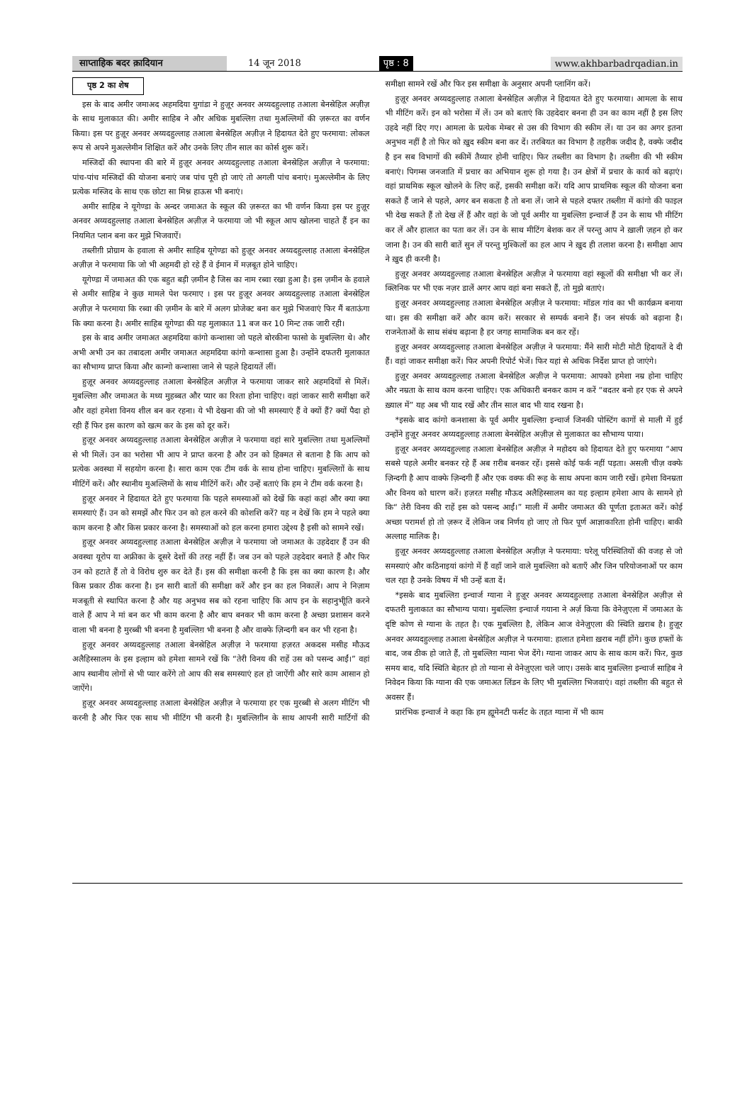साप्ताहिक बदर क़ादियान 14 जून 2018 पृष्ठ : 8 www.akhbarbadrqadian.in
पृष्ठ 2 का शेष
इस के बाद अमीर जमाअद अहमदिया युगांडा ने हुज़ूर अनवर अय्यदहुल्लाह तआला बेनस्रेहिल अज़ीज़ के साथ मुलाकात की। अमीर साहिब ने और अधिक मुबल्लिग़ तथा मुअल्लिमों की ज़रूरत का वर्णन किया। इस पर हुज़ूर अनवर अय्यदहुल्लाह तआला बेनस्रेहिल अज़ीज़ ने हिदायत देते हुए फरमाया: लोकल रूप से अपने मुअल्लेमीन शिक्षित करें और उनके लिए तीन साल का कोर्स शुरू करें।
मस्जिदों की स्थापना की बारे में हुज़ूर अनवर अय्यदहुल्लाह तआला बेनस्रेहिल अज़ीज़ ने फरमाया: पांच-पांच मस्जिदों की योजना बनाएं जब पांच पूरी हो जाएं तो अगली पांच बनाएं। मुअल्लेमीन के लिए प्रत्येक मस्जिद के साथ एक छोटा सा मिश्न हाऊस भी बनाएं।
अमीर साहिब ने यूगेण्डा के अन्दर जमाअत के स्कूल की ज़रूरत का भी वर्णन किया इस पर हुज़ूर अनवर अय्यदहुल्लाह तआला बेनस्रेहिल अज़ीज़ ने फरमाया जो भी स्कूल आप खोलना चाहते हैं इन का नियमित प्लान बना कर मुझे भिजवाऐं।
तब्लीग़ी प्रोग्राम के हवाला से अमीर साहिब यूगेण्डा को हुज़ूर अनवर अय्यदहुल्लाह तआला बेनस्रेहिल अज़ीज़ ने फरमाया कि जो भी अहमदी हो रहे हैं वे ईमान में मज़बूत होने चाहिए।
यूगेण्डा में जमाअत की एक बहुत बड़ी ज़मीन है जिस का नाम रब्वा रखा हुआ है। इस ज़मीन के हवाले से अमीर साहिब ने कुछ मामले पेश फरमाए । इस पर हुज़ूर अनवर अय्यदहुल्लाह तआला बेनस्रेहिल अज़ीज़ ने फरमाया कि रब्वा की ज़मीन के बारे में अलग प्रोजेक्ट बना कर मुझे भिजवाएं फिर मैं बताऊंगा कि क्या करना है। अमीर साहिब यूगेण्डा की यह मुलाकात 11 बज कर 10 मिन्ट तक जारी रही।
इस के बाद अमीर जमाअत अहमदिया कांगो कन्शासा जो पहले बोरकीना फासो के मुबल्लिग़ थे। और अभी अभी उन का तबादला अमीर जमाअत अहमदिया कांगो कन्शासा हुआ है। उन्होंने दफतरी मुलाकात का सौभाग्य प्राप्त किया और कान्गो कन्शासा जाने से पहले हिदायतें लीं।
हुज़ूर अनवर अय्यदहुल्लाह तआला बेनस्रेहिल अज़ीज़ ने फरमाया जाकर सारे अहमदियों से मिलें। मुबल्लिग़ और जमाअत के मध्य मुहब्बत और प्यार का रिश्ता होना चाहिए। वहां जाकर सारी समीक्षा करें और वहां हमेशा विनय शील बन कर रहना। ये भी देखना की जो भी समस्याएं हैं वे क्यों हैं? क्यों पैदा हो रही हैं फिर इस कारण को खत्म कर के इस को दूर करें।
हुज़ूर अनवर अय्यदहुल्लाह तआला बेनस्रेहिल अज़ीज़ ने फरमाया वहां सारे मुबल्लिग़ तथा मुअल्लिमों से भी मिलें। उन का भरोसा भी आप ने प्राप्त करना है और उन को हिक्मत से बताना है कि आप को प्रत्येक अवस्था में सहयोग करना है। सारा काम एक टीम वर्क के साथ होना चाहिए। मुबल्लिग़ों के साथ मीटिंगें करें। और स्थानीय मुअल्लिमों के साथ मीटिंगें करें। और उन्हें बताएं कि हम ने टीम वर्क करना है।
हुज़ूर अनवर ने हिदायत देते हुए फरमाया कि पहले समस्याओं को देखें कि कहां कहां और क्या क्या समस्याएं हैं। उन को समझें और फिर उन को हल करने की कोशशि करें? यह न देखें कि हम ने पहले क्या काम करना है और किस प्रकार करना है। समस्याओं को हल करना हमारा उद्देश्य है इसी को सामने रखें।
हुज़ूर अनवर अय्यदहुल्लाह तआला बेनस्रेहिल अज़ीज़ ने फरमाया जो जमाअत के उहदेदार हैं उन की अवस्था यूरोप या अफ्रीका के दूसरे देशों की तरह नहीं हैं। जब उन को पहले उहदेदार बनाते हैं और फिर उन को हटाते हैं तो वे विरोध शुरु कर देते हैं। इस की समीक्षा करनी है कि इस का क्या कारण है। और किस प्रकार ठीक करना है। इन सारी बातों की समीक्षा करें और इन का हल निकालें। आप ने निज़ाम मजबूती से स्थापित करना है और यह अनुभव सब को रहना चाहिए कि आप इन के सहानुभीूति करने वाले हैं आप ने मां बन कर भी काम करना है और बाप बनकर भी काम करना है अच्छा प्रशासन करने वाला भी बनना है मुरब्बी भी बनना है मुबल्लिग़ भी बनना है और वाक्फे ज़िन्दगी बन कर भी रहना है।
हुज़ूर अनवर अय्यदहुल्लाह तआला बेनस्रेहिल अज़ीज़ ने फरमाया हज़रत अकदस मसीह मौऊद अलैहिस्सालम के इस इल्हाम को हमेशा सामने रखें कि “तेरी विनय की राहें उस को पसन्द आईं।” वहां आप स्थानीय लोगों से भी प्यार करेंगे तो आप की सब समस्याएं हल हो जाऐंगी और सारे काम आसान हो जाऐंगे।
हुज़ूर अनवर अय्यदहुल्लाह तआला बेनस्रेहिल अज़ीज़ ने फरमाया हर एक मुरब्बी से अलग मीटिंग भी करनी है और फिर एक साथ भी मीटिंग भी करनी है। मुबल्लिग़ीन के साथ आपनी सारी मार्टिगों की समीक्षा सामने रखें और फिर इस समीक्षा के अनुसार अपनी प्लानिंग करें।
हुज़ूर अनवर अय्यदहुल्लाह तआला बेनस्रेहिल अज़ीज़ ने हिदायत देते हुए फरमाया। आमला के साथ भी मीटिंग करें। इन को भरोसा में लें। उन को बताएं कि उहदेदार बनना ही उन का काम नहीं है इस लिए उहदे नहीं दिए गए। आमला के प्रत्येक मेम्बर से उस की विभाग की स्कीम लें। या उन का अगर इतना अनुभव नहीं है तो फिर को ख़ुद स्कीम बना कर दें। तरबियत का विभाग है तहरीक जदीद है, वक्फे जदीद है इन सब विभागों की स्कीमें तैय्यार होनी चाहिए। फिर तब्लीग़ का विभाग है। तब्लीग़ की भी स्कीम बनाएं। पिगम्स जनजाति में प्रचार का अभियान शुरू हो गया है। उन क्षेत्रों में प्रचार के कार्य को बढ़ाएं। वहां प्राथमिक स्कूल खोलने के लिए कहें, इसकी समीक्षा करें। यदि आप प्राथमिक स्कूल की योजना बना सकते हैं जाने से पहले, अगर बन सकता है तो बना लें। जाने से पहले दफ्तर तब्लीग़ में कांगो की फाइल भी देख सकते हैं तो देख लें हैं और वहां के जो पूर्व अमीर या मुबल्लिग़ इन्चार्ज हैं उन के साथ भी मीटिंग कर लें और हालात का पता कर लें। उन के साथ मीटिंग बेशक कर लें परन्तु आप ने ख़ाली ज़हन हो कर जाना है। उन की सारी बातें सुन लें परन्तु मुश्किलों का हल आप ने ख़ुद ही तलाश करना है। समीक्षा आप ने ख़ुद ही करनी है।
हुज़ूर अनवर अय्यदहुल्लाह तआला बेनस्रेहिल अज़ीज़ ने फरमाया वहां स्कूलों की समीक्षा भी कर लें। क्लिनिक पर भी एक नज़र डालें अगर आप वहां बना सकते हैं, तो मुझे बताएं।
हुज़ूर अनवर अय्यदहुल्लाह तआला बेनस्रेहिल अज़ीज़ ने फरमाया: मॉडल गांव का भी कार्यक्रम बनाया था। इस की समीक्षा करें और काम करें। सरकार से सम्पर्क बनाने हैं। जन संपर्क को बढ़ाना है। राजनेताओं के साथ संबंध बढ़ाना है हर जगह सामाजिक बन कर रहें।
हुज़ूर अनवर अय्यदहुल्लाह तआला बेनस्रेहिल अज़ीज़ ने फरमाया: मैंने सारी मोटी मोटी हिदायतें दे दी हैं। वहां जाकर समीक्षा करें। फिर अपनी रिपोर्ट भेजें। फिर यहां से अधिक निर्देश प्राप्त हो जाएंगे।
हुज़ूर अनवर अय्यदहुल्लाह तआला बेनस्रेहिल अज़ीज़ ने फरमाया: आपको हमेशा नम्र होना चाहिए और नम्रता के साथ काम करना चाहिए। एक अधिकारी बनकर काम न करें “बदतर बनो हर एक से अपने ख़्याल में” यह अब भी याद रखें और तीन साल बाद भी याद रखना है।
*इसके बाद कांगो कनशासा के पूर्व अमीर मुबल्लिग़ इन्चार्ज जिनकी पोस्टिंग कागों से माली में हुई उन्होंने हुज़ूर अनवर अय्यदहुल्लाह तआला बेनस्रेहिल अज़ीज़ से मुलाकात का सौभाग्य पाया।
हुज़ूर अनवर अय्यदहुल्लाह तआला बेनस्रेहिल अज़ीज़ ने महोदय को हिदायत देते हुए फरमाया “आप सबसे पहले अमीर बनकर रहे हैं अब ग़रीब बनकर रहें। इससे कोई फर्क नहीं पड़ता। असली चीज़ वक्फे ज़िन्दगी है आप वाक्फे ज़िन्दगी हैं और एक वक्फ की रूह के साथ अपना काम जारी रखें। हमेशा विनम्रता और विनय को धारण करें। हज़रत मसीह मौऊद अलैहिस्सालम का यह इल्हाम हमेशा आप के सामने हो कि“ तेरी विनय की राहें इस को पसन्द आईं।” माली में अमीर जमाअत की पूर्णता इताअत करें। कोई अच्छा परामर्श हो तो ज़रूर दें लेकिन जब निर्णय हो जाए तो फिर पूर्ण आज्ञाकारिता होनी चाहिए। बाकी अल्लाह मालिक है।
हुज़ूर अनवर अय्यदहुल्लाह तआला बेनस्रेहिल अज़ीज़ ने फरमाया: घरेलू परिस्थितियों की वजह से जो समस्याएं और कठिनाइयां कांगो में हैं वहाँ जाने वाले मुबल्लिग़ को बताएँ और जिन परियोजनाओं पर काम चल रहा है उनके विषय में भी उन्हें बता दें।
*इसके बाद मुबल्लिग़ इन्चार्ज ग्याना ने हुज़ूर अनवर अय्यदहुल्लाह तआला बेनस्रेहिल अज़ीज़ से दफतरी मुलाकात का सौभाग्य पाया। मुबल्लिग़ इन्चार्ज गयाना ने अर्ज़ किया कि वेनेज़ुएला में जमाअत के दृष्टि कोण से ग्याना के तहत है। एक मुबल्लिग़ है, लेकिन आज वेनेज़ुएला की स्थिति ख़राब है। हुज़ूर अनवर अय्यदहुल्लाह तआला बेनस्रेहिल अज़ीज़ ने फरमाया: हालात हमेशा ख़राब नहीं होंगे। कुछ हफ्तों के बाद, जब ठीक हो जाते हैं, तो मुबल्लिग़ ग्याना भेज देंगे। ग्याना जाकर आप के साथ काम करें। फिर, कुछ समय बाद, यदि स्थिति बेहतर हो तो ग्याना से वेनेज़ुएला चले जाए। उसके बाद मुबल्लिग़ इन्चार्ज साहिब ने निवेदन किया कि ग्याना की एक जमाअत लिंडन के लिए भी मुबल्लिग़ भिजवाएं। वहां तब्लीग़ की बहुत से अवसर हैं।
प्रारंभिक इन्चार्ज ने कहा कि हम ह्यूमेनटी फर्सट के तहत ग्याना में भी काम